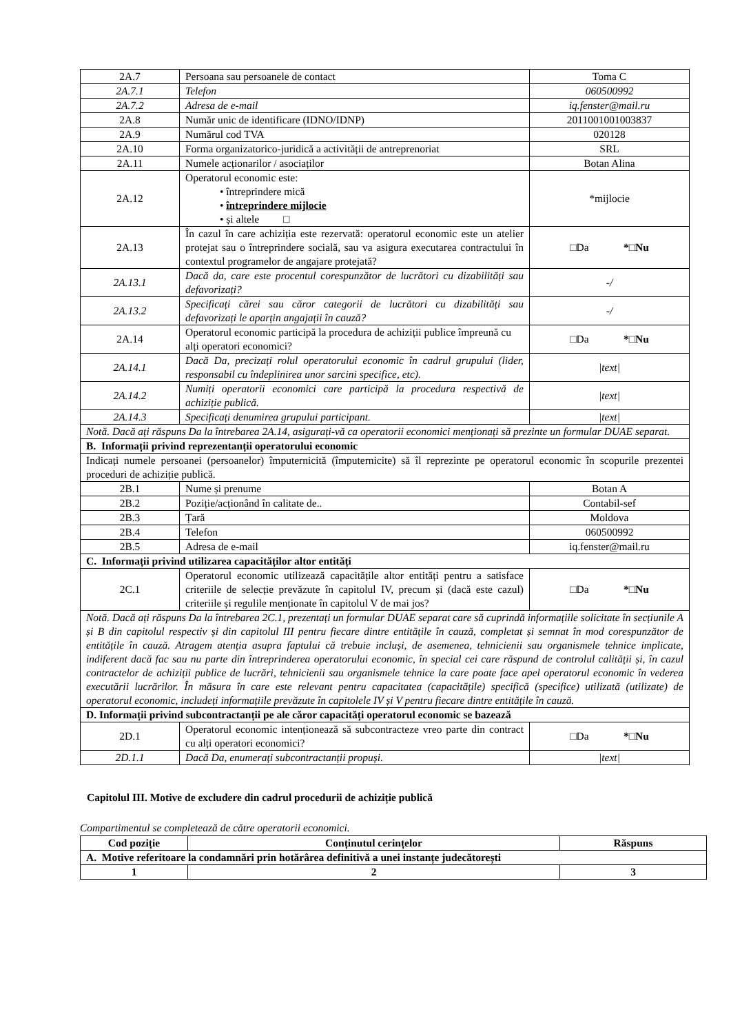| 2A.7 | Persoana sau persoanele de contact | Toma C |
| 2A.7.1 | Telefon | 060500992 |
| 2A.7.2 | Adresa de e-mail | iq.fenster@mail.ru |
| 2A.8 | Număr unic de identificare (IDNO/IDNP) | 2011001001003837 |
| 2A.9 | Numărul cod TVA | 020128 |
| 2A.10 | Forma organizatorico-juridică a activității de antreprenoriat | SRL |
| 2A.11 | Numele acționarilor / asociaților | Botan Alina |
| 2A.12 | Operatorul economic este: • întreprindere mică • întreprindere mijlocie • și altele □ | *mijlocie |
| 2A.13 | În cazul în care achiziția este rezervată: operatorul economic este un atelier protejat sau o întreprindere socială, sau va asigura executarea contractului în contextul programelor de angajare protejată? | □Da *□Nu |
| 2A.13.1 | Dacă da, care este procentul corespunzător de lucrători cu dizabilități sau defavorizați? | -/ |
| 2A.13.2 | Specificați cărei sau căror categorii de lucrători cu dizabilități sau defavorizați le aparțin angajații în cauză? | -/ |
| 2A.14 | Operatorul economic participă la procedura de achiziții publice împreună cu alți operatori economici? | □Da *□Nu |
| 2A.14.1 | Dacă Da, precizați rolul operatorului economic în cadrul grupului (lider, responsabil cu îndeplinirea unor sarcini specifice, etc). | /text/ |
| 2A.14.2 | Numiți operatorii economici care participă la procedura respectivă de achiziție publică. | /text/ |
| 2A.14.3 | Specificați denumirea grupului participant. | /text/ |
| Notă. Dacă ați răspuns Da la întrebarea 2A.14, asigurați-vă ca operatorii economici menționați să prezinte un formular DUAE separat. | | |
| B. Informații privind reprezentanții operatorului economic | | |
| Indicați numele persoanei (persoanelor) împuternicită (împuternicite) să îl reprezinte pe operatorul economic în scopurile prezentei proceduri de achiziție publică. | | |
| 2B.1 | Nume și prenume | Botan A |
| 2B.2 | Poziție/acționând în calitate de.. | Contabil-sef |
| 2B.3 | Țară | Moldova |
| 2B.4 | Telefon | 060500992 |
| 2B.5 | Adresa de e-mail | iq.fenster@mail.ru |
| C. Informații privind utilizarea capacităților altor entități | | |
| 2C.1 | Operatorul economic utilizează capacitățile altor entități pentru a satisface criteriile de selecție prevăzute în capitolul IV, precum și (dacă este cazul) criteriile și regulile menționate în capitolul V de mai jos? | □Da *□Nu |
| Notă. Dacă ați răspuns Da la întrebarea 2C.1, prezentați un formular DUAE separat care să cuprindă informațiile solicitate în secțiunile A și B din capitolul respectiv și din capitolul III pentru fiecare dintre entitățile în cauză, completat și semnat în mod corespunzător de entitățile în cauză. Atragem atenția asupra faptului că trebuie incluși, de asemenea, tehnicienii sau organismele tehnice implicate, indiferent dacă fac sau nu parte din întreprinderea operatorului economic, în special cei care răspund de controlul calității și, în cazul contractelor de achiziții publice de lucrări, tehnicienii sau organismele tehnice la care poate face apel operatorul economic în vederea executării lucrărilor. În măsura în care este relevant pentru capacitatea (capacitățile) specifică (specifice) utilizată (utilizate) de operatorul economic, includeți informațiile prevăzute în capitolele IV și V pentru fiecare dintre entitățile în cauză. | | |
| D. Informații privind subcontractanții pe ale căror capacități operatorul economic se bazează | | |
| 2D.1 | Operatorul economic intenționează să subcontracteze vreo parte din contract cu alți operatori economici? | □Da *□Nu |
| 2D.1.1 | Dacă Da, enumerați subcontractanții propuși. | /text/ |
Capitolul III. Motive de excludere din cadrul procedurii de achiziție publică
Compartimentul se completează de către operatorii economici.
| Cod poziție | Conținutul cerințelor | Răspuns |
| --- | --- | --- |
| A. Motive referitoare la condamnări prin hotărârea definitivă a unei instanțe judecătorești | | |
| 1 | 2 | 3 |